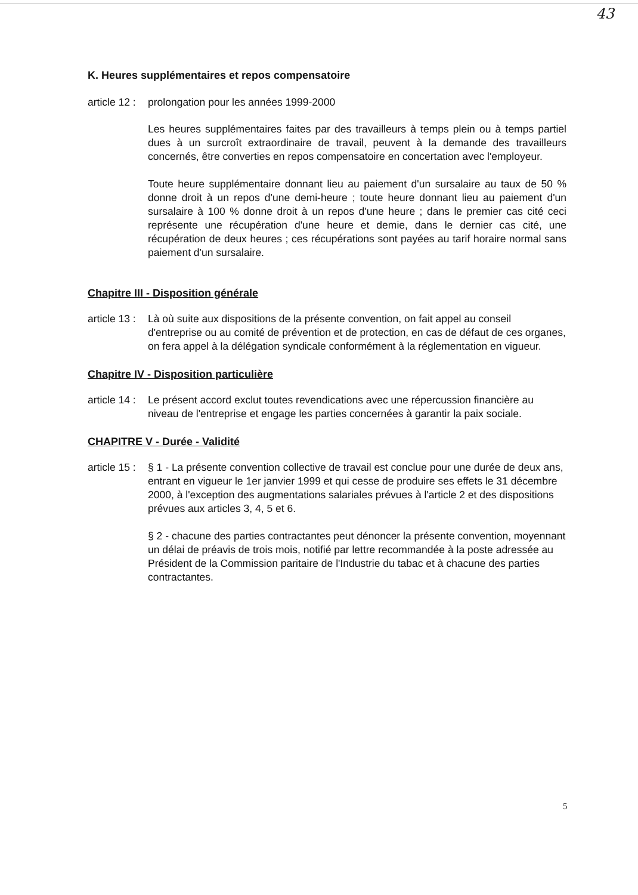43
K. Heures supplémentaires et repos compensatoire
article 12 :
prolongation pour les années 1999-2000
Les heures supplémentaires faites par des travailleurs à temps plein ou à temps partiel dues à un surcroît extraordinaire de travail, peuvent à la demande des travailleurs concernés, être converties en repos compensatoire en concertation avec l'employeur.
Toute heure supplémentaire donnant lieu au paiement d'un sursalaire au taux de 50 % donne droit à un repos d'une demi-heure ; toute heure donnant lieu au paiement d'un sursalaire à 100 % donne droit à un repos d'une heure ; dans le premier cas cité ceci représente une récupération d'une heure et demie, dans le dernier cas cité, une récupération de deux heures ; ces récupérations sont payées au tarif horaire normal sans paiement d'un sursalaire.
Chapitre III - Disposition générale
article 13 :
Là où suite aux dispositions de la présente convention, on fait appel au conseil d'entreprise ou au comité de prévention et de protection, en cas de défaut de ces organes, on fera appel à la délégation syndicale conformément à la réglementation en vigueur.
Chapitre IV - Disposition particulière
article 14 :
Le présent accord exclut toutes revendications avec une répercussion financière au niveau de l'entreprise et engage les parties concernées à garantir la paix sociale.
CHAPITRE V - Durée - Validité
article 15 :
§ 1 - La présente convention collective de travail est conclue pour une durée de deux ans, entrant en vigueur le 1er janvier 1999 et qui cesse de produire ses effets le 31 décembre 2000, à l'exception des augmentations salariales prévues à l'article 2 et des dispositions prévues aux articles 3, 4, 5 et 6.
§ 2 - chacune des parties contractantes peut dénoncer la présente convention, moyennant un délai de préavis de trois mois, notifié par lettre recommandée à la poste adressée au Président de la Commission paritaire de l'Industrie du tabac et à chacune des parties contractantes.
5